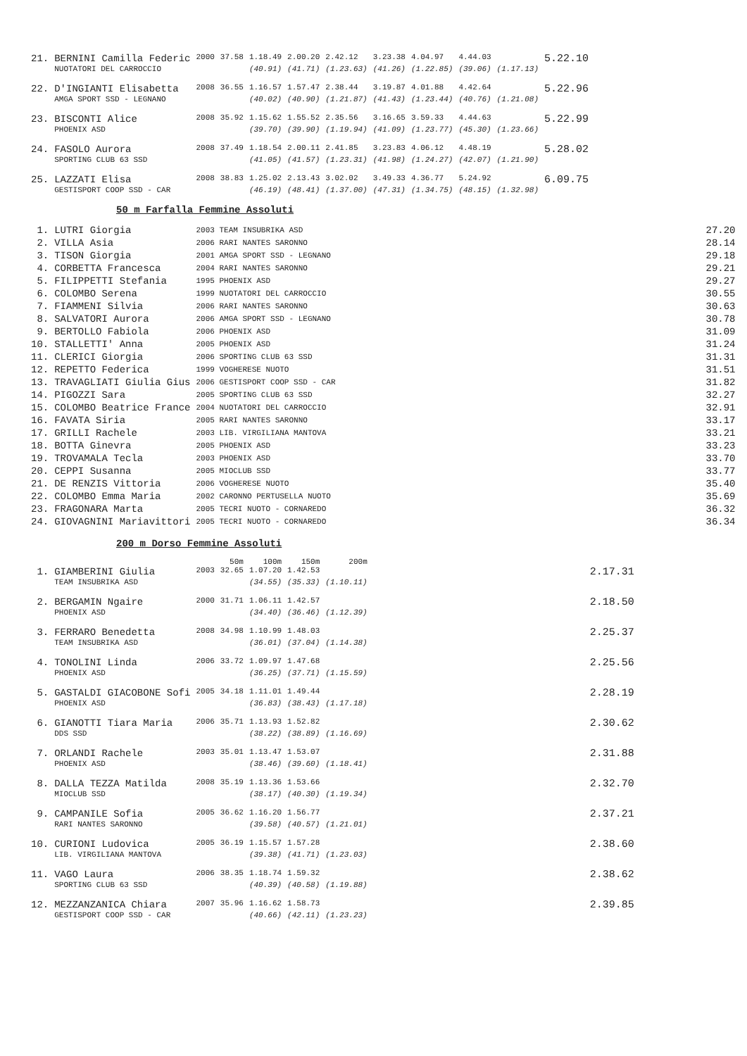| 21. | BERNINI Camilla Federic | 2000 | 37.58 | 1.18.49 | 2.00.20 | 2.42.12 | 3.23.38 | 4.04.97 | 4.44.03 | | 5.22.10 |
| | NUOTATORI DEL CARROCCIO | | | (40.91) | (41.71) | (1.23.63) | (41.26) | (1.22.85) | (39.06) | (1.17.13) | |
| 22. | D'INGIANTI Elisabetta | 2008 | 36.55 | 1.16.57 | 1.57.47 | 2.38.44 | 3.19.87 | 4.01.88 | 4.42.64 | | 5.22.96 |
| | AMGA SPORT SSD - LEGNANO | | | (40.02) | (40.90) | (1.21.87) | (41.43) | (1.23.44) | (40.76) | (1.21.08) | |
| 23. | BISCONTI Alice | 2008 | 35.92 | 1.15.62 | 1.55.52 | 2.35.56 | 3.16.65 | 3.59.33 | 4.44.63 | | 5.22.99 |
| | PHOENIX ASD | | | (39.70) | (39.90) | (1.19.94) | (41.09) | (1.23.77) | (45.30) | (1.23.66) | |
| 24. | FASOLO Aurora | 2008 | 37.49 | 1.18.54 | 2.00.11 | 2.41.85 | 3.23.83 | 4.06.12 | 4.48.19 | | 5.28.02 |
| | SPORTING CLUB 63 SSD | | | (41.05) | (41.57) | (1.23.31) | (41.98) | (1.24.27) | (42.07) | (1.21.90) | |
| 25. | LAZZATI Elisa | 2008 | 38.83 | 1.25.02 | 2.13.43 | 3.02.02 | 3.49.33 | 4.36.77 | 5.24.92 | | 6.09.75 |
| | GESTISPORT COOP SSD - CAR | | | (46.19) | (48.41) | (1.37.00) | (47.31) | (1.34.75) | (48.15) | (1.32.98) | |
50 m Farfalla Femmine Assoluti
| 1. | LUTRI Giorgia | 2003 TEAM INSUBRIKA ASD | 27.20 |
| 2. | VILLA Asia | 2006 RARI NANTES SARONNO | 28.14 |
| 3. | TISON Giorgia | 2001 AMGA SPORT SSD - LEGNANO | 29.18 |
| 4. | CORBETTA Francesca | 2004 RARI NANTES SARONNO | 29.21 |
| 5. | FILIPPETTI Stefania | 1995 PHOENIX ASD | 29.27 |
| 6. | COLOMBO Serena | 1999 NUOTATORI DEL CARROCCIO | 30.55 |
| 7. | FIAMMENI Silvia | 2006 RARI NANTES SARONNO | 30.63 |
| 8. | SALVATORI Aurora | 2006 AMGA SPORT SSD - LEGNANO | 30.78 |
| 9. | BERTOLLO Fabiola | 2006 PHOENIX ASD | 31.09 |
| 10. | STALLETTI' Anna | 2005 PHOENIX ASD | 31.24 |
| 11. | CLERICI Giorgia | 2006 SPORTING CLUB 63 SSD | 31.31 |
| 12. | REPETTO Federica | 1999 VOGHERESE NUOTO | 31.51 |
| 13. | TRAVAGLIATI Giulia Gius | 2006 GESTISPORT COOP SSD - CAR | 31.82 |
| 14. | PIGOZZI Sara | 2005 SPORTING CLUB 63 SSD | 32.27 |
| 15. | COLOMBO Beatrice France | 2004 NUOTATORI DEL CARROCCIO | 32.91 |
| 16. | FAVATA Siria | 2005 RARI NANTES SARONNO | 33.17 |
| 17. | GRILLI Rachele | 2003 LIB. VIRGILIANA MANTOVA | 33.21 |
| 18. | BOTTA Ginevra | 2005 PHOENIX ASD | 33.23 |
| 19. | TROVAMALA Tecla | 2003 PHOENIX ASD | 33.70 |
| 20. | CEPPI Susanna | 2005 MIOCLUB SSD | 33.77 |
| 21. | DE RENZIS Vittoria | 2006 VOGHERESE NUOTO | 35.40 |
| 22. | COLOMBO Emma Maria | 2002 CARONNO PERTUSELLA NUOTO | 35.69 |
| 23. | FRAGONARA Marta | 2005 TECRI NUOTO - CORNAREDO | 36.32 |
| 24. | GIOVAGNINI Mariavittori | 2005 TECRI NUOTO - CORNAREDO | 36.34 |
200 m Dorso Femmine Assoluti
| | | | 50m | 100m | 150m | 200m | | |
| 1. | GIAMBERINI Giulia | 2003 | 32.65 | 1.07.20 | 1.42.53 | | | 2.17.31 |
| | TEAM INSUBRIKA ASD | | | (34.55) | (35.33) | (1.10.11) | | |
| 2. | BERGAMIN Ngaire | 2000 | 31.71 | 1.06.11 | 1.42.57 | | | 2.18.50 |
| | PHOENIX ASD | | | (34.40) | (36.46) | (1.12.39) | | |
| 3. | FERRARO Benedetta | 2008 | 34.98 | 1.10.99 | 1.48.03 | | | 2.25.37 |
| | TEAM INSUBRIKA ASD | | | (36.01) | (37.04) | (1.14.38) | | |
| 4. | TONOLINI Linda | 2006 | 33.72 | 1.09.97 | 1.47.68 | | | 2.25.56 |
| | PHOENIX ASD | | | (36.25) | (37.71) | (1.15.59) | | |
| 5. | GASTALDI GIACOBONE Sofi | 2005 | 34.18 | 1.11.01 | 1.49.44 | | | 2.28.19 |
| | PHOENIX ASD | | | (36.83) | (38.43) | (1.17.18) | | |
| 6. | GIANOTTI Tiara Maria | 2006 | 35.71 | 1.13.93 | 1.52.82 | | | 2.30.62 |
| | DDS SSD | | | (38.22) | (38.89) | (1.16.69) | | |
| 7. | ORLANDI Rachele | 2003 | 35.01 | 1.13.47 | 1.53.07 | | | 2.31.88 |
| | PHOENIX ASD | | | (38.46) | (39.60) | (1.18.41) | | |
| 8. | DALLA TEZZA Matilda | 2008 | 35.19 | 1.13.36 | 1.53.66 | | | 2.32.70 |
| | MIOCLUB SSD | | | (38.17) | (40.30) | (1.19.34) | | |
| 9. | CAMPANILE Sofia | 2005 | 36.62 | 1.16.20 | 1.56.77 | | | 2.37.21 |
| | RARI NANTES SARONNO | | | (39.58) | (40.57) | (1.21.01) | | |
| 10. | CURIONI Ludovica | 2005 | 36.19 | 1.15.57 | 1.57.28 | | | 2.38.60 |
| | LIB. VIRGILIANA MANTOVA | | | (39.38) | (41.71) | (1.23.03) | | |
| 11. | VAGO Laura | 2006 | 38.35 | 1.18.74 | 1.59.32 | | | 2.38.62 |
| | SPORTING CLUB 63 SSD | | | (40.39) | (40.58) | (1.19.88) | | |
| 12. | MEZZANZANICA Chiara | 2007 | 35.96 | 1.16.62 | 1.58.73 | | | 2.39.85 |
| | GESTISPORT COOP SSD - CAR | | | (40.66) | (42.11) | (1.23.23) | | |